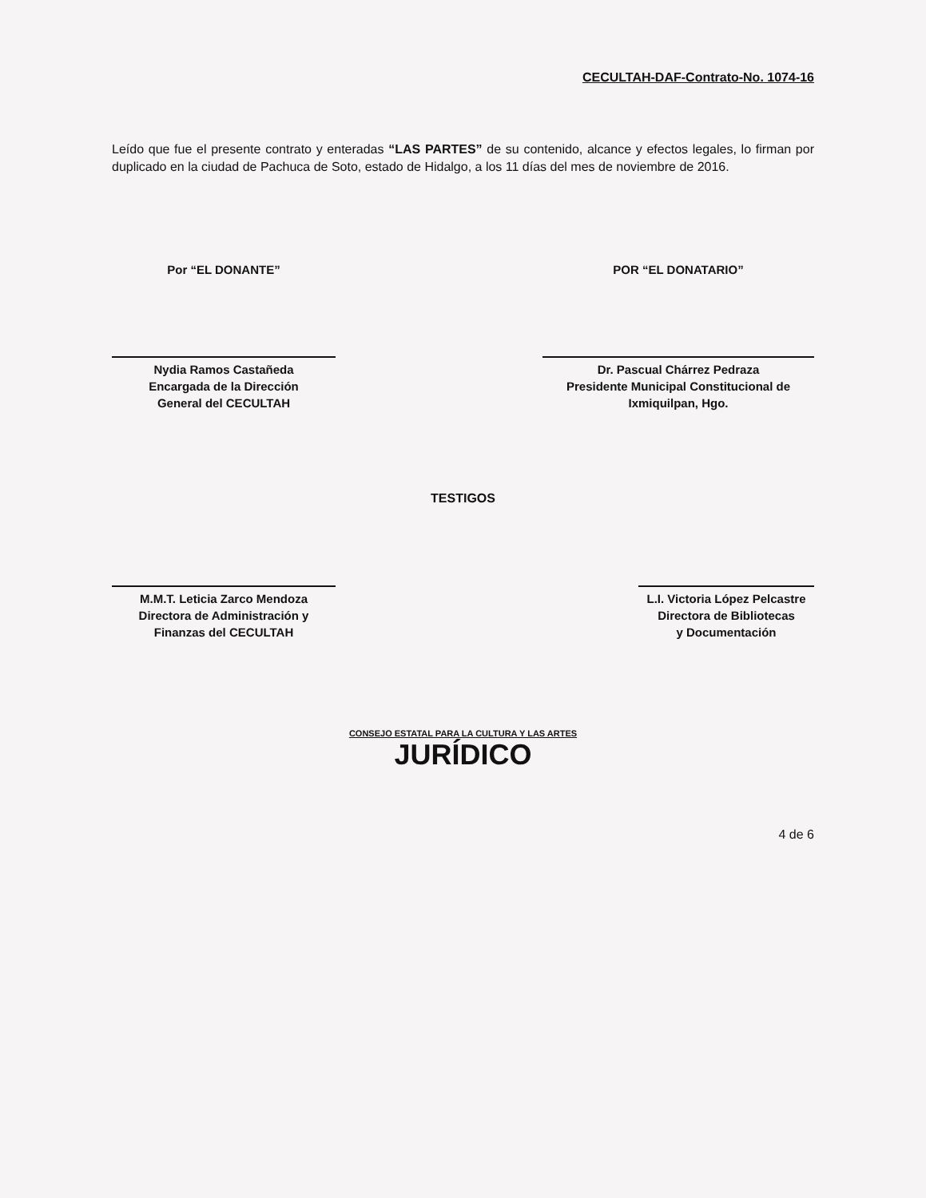CECULTAH-DAF-Contrato-No. 1074-16
Leído que fue el presente contrato y enteradas “LAS PARTES” de su contenido, alcance y efectos legales, lo firman por duplicado en la ciudad de Pachuca de Soto, estado de Hidalgo, a los 11 días del mes de noviembre de 2016.
Por “EL DONANTE”
Nydia Ramos Castañeda
Encargada de la Dirección
General del CECULTAH
POR “EL DONATARIO”
Dr. Pascual Chárrez Pedraza
Presidente Municipal Constitucional de
Ixmiquilpan, Hgo.
TESTIGOS
M.M.T. Leticia Zarco Mendoza
Directora de Administración y
Finanzas del CECULTAH
L.I. Victoria López Pelcastre
Directora de Bibliotecas
y Documentación
CONSEJO ESTATAL PARA LA CULTURA Y LAS ARTES
JURÍDICO
4 de 6